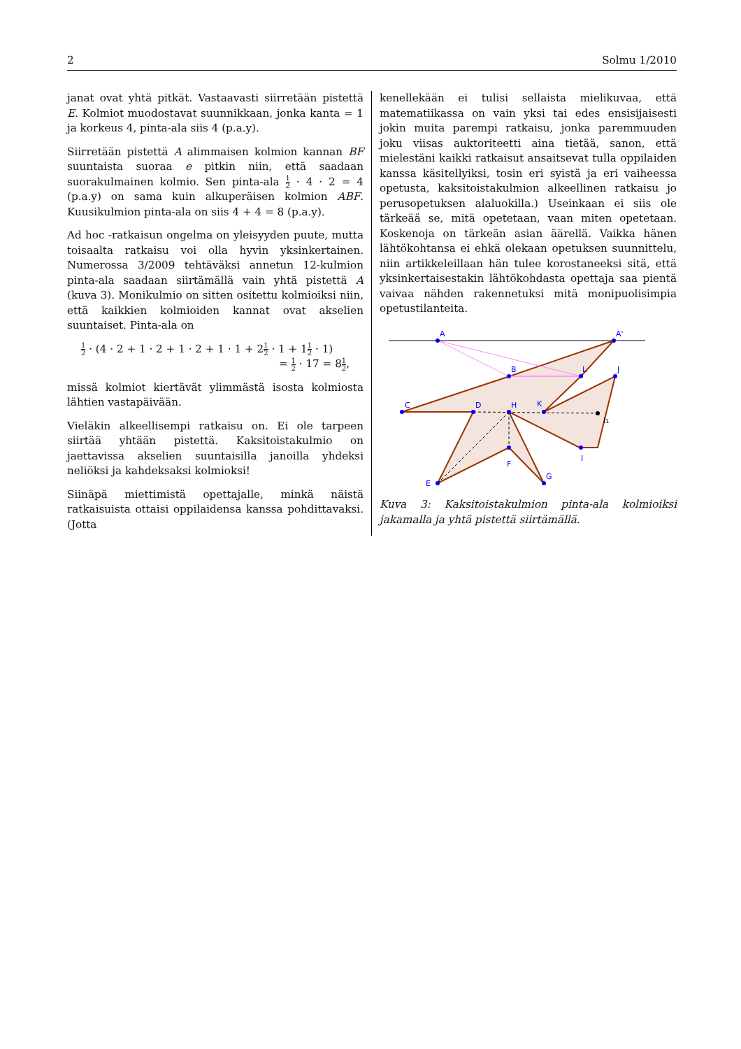2 Solmu 1/2010
janat ovat yhtä pitkät. Vastaavasti siirretään pistettä E. Kolmiot muodostavat suunnikkaan, jonka kanta = 1 ja korkeus 4, pinta-ala siis 4 (p.a.y).
Siirretään pistettä A alimmaisen kolmion kannan BF suuntaista suoraa e pitkin niin, että saadaan suorakulmainen kolmio. Sen pinta-ala 1 2 · 4 · 2 = 4 (p.a.y) on sama kuin alkuperäisen kolmion ABF. Kuusikulmion pinta-ala on siis 4 + 4 = 8 (p.a.y).
Ad hoc -ratkaisun ongelma on yleisyyden puute, mutta toisaalta ratkaisu voi olla hyvin yksinkertainen. Numerossa 3/2009 tehtäväksi annetun 12-kulmion pinta-ala saadaan siirtämällä vain yhtä pistettä A (kuva 3). Monikulmio on sitten ositettu kolmioiksi niin, että kaikkien kolmioiden kannat ovat akselien suuntaiset. Pinta-ala on
1 2 · (4 · 2 + 1 · 2 + 1 · 2 + 1 · 1 + 21 2 · 1 + 11 2 · 1)
= 1 2 · 17 = 81 2,
missä kolmiot kiertävät ylimmästä isosta kolmiosta lähtien vastapäivään.
Vieläkin alkeellisempi ratkaisu on. Ei ole tarpeen siirtää yhtään pistettä. Kaksitoistakulmio on jaettavissa akselien suuntaisilla janoilla yhdeksi neliöksi ja kahdeksaksi kolmioksi!
Siinäpä miettimistä opettajalle, minkä näistä ratkaisuista ottaisi oppilaidensa kanssa pohdittavaksi. (Jotta
kenellekään ei tulisi sellaista mielikuvaa, että matematiikassa on vain yksi tai edes ensisijaisesti jokin muita parempi ratkaisu, jonka paremmuuden joku viisas auktoriteetti aina tietää, sanon, että mielestäni kaikki ratkaisut ansaitsevat tulla oppilaiden kanssa käsitellyiksi, tosin eri syistä ja eri vaiheessa opetusta, kaksitoistakulmion alkeellinen ratkaisu jo perusopetuksen alaluokilla.) Useinkaan ei siis ole tärkeää se, mitä opetetaan, vaan miten opetetaan. Koskenoja on tärkeän asian äärellä. Vaikka hänen lähtökohtansa ei ehkä olekaan opetuksen suunnittelu, niin artikkeleillaan hän tulee korostaneeksi sitä, että yksinkertaisestakin lähtökohdasta opettaja saa pientä vaivaa nähden rakennetuksi mitä monipuolisimpia opetustilanteita.
A
A'
B
L
J
C
D
H
K
I1
I
F
E
G
Kuva 3: Kaksitoistakulmion pinta-ala kolmioiksi jakamalla ja yhtä pistettä siirtämällä.